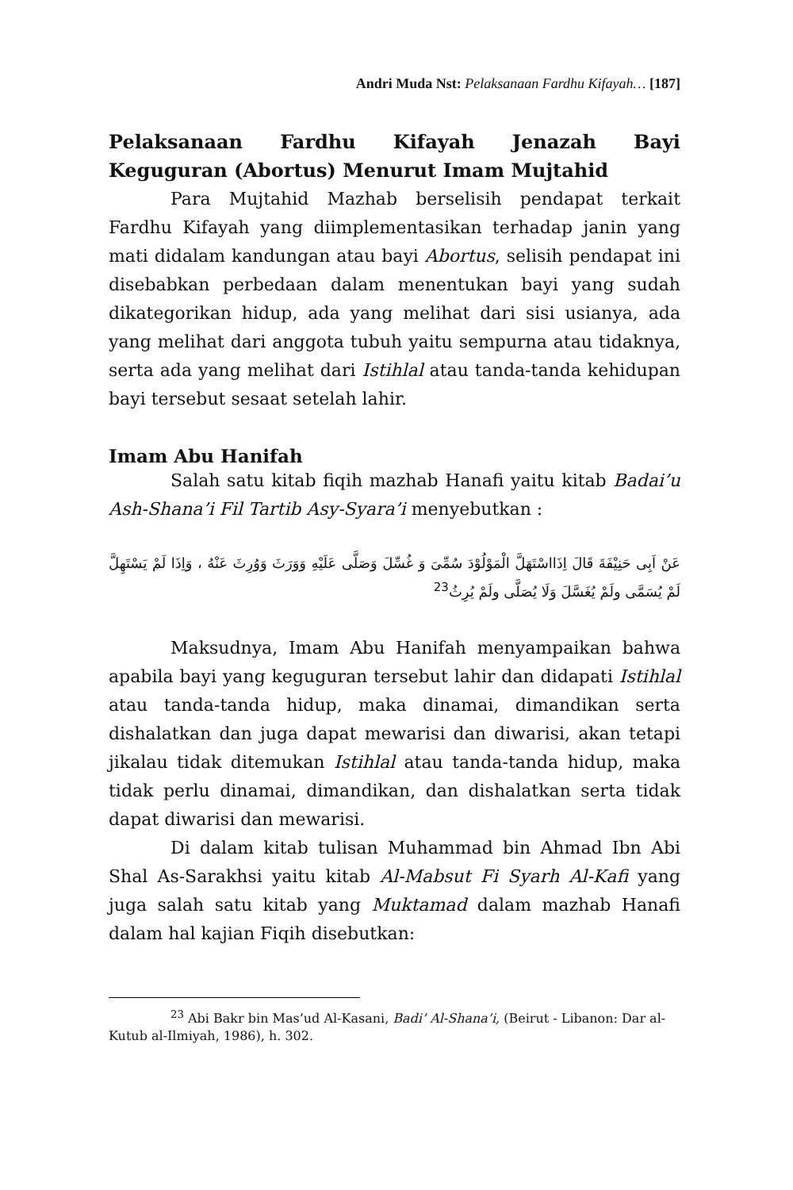Andri Muda Nst: Pelaksanaan Fardhu Kifayah… [187]
Pelaksanaan Fardhu Kifayah Jenazah Bayi Keguguran (Abortus) Menurut Imam Mujtahid
Para Mujtahid Mazhab berselisih pendapat terkait Fardhu Kifayah yang diimplementasikan terhadap janin yang mati didalam kandungan atau bayi Abortus, selisih pendapat ini disebabkan perbedaan dalam menentukan bayi yang sudah dikategorikan hidup, ada yang melihat dari sisi usianya, ada yang melihat dari anggota tubuh yaitu sempurna atau tidaknya, serta ada yang melihat dari Istihlal atau tanda-tanda kehidupan bayi tersebut sesaat setelah lahir.
Imam Abu Hanifah
Salah satu kitab fiqih mazhab Hanafi yaitu kitab Badai’u Ash-Shana’i Fil Tartib Asy-Syara’i menyebutkan :
عَنْ اَبِى حَنِيْفَةَ قَالَ اِذَااسْتَهَلَّ الْمَوْلُوْدَ سُمِّىَ وَ غُسِّلَ وَصَلَّى عَلَيْهِ وَوَرَثَ وَوُرِثَ عَنْهُ ، وَاِذَا لَمْ يَسْتَهِلَّ لَمْ يُسَمَّى ولَمْ يُغَسَّلَ وَلَا يُصَلَّى ولَمْ يُرِثُ<sup>23</sup>
Maksudnya, Imam Abu Hanifah menyampaikan bahwa apabila bayi yang keguguran tersebut lahir dan didapati Istihlal atau tanda-tanda hidup, maka dinamai, dimandikan serta dishalatkan dan juga dapat mewarisi dan diwarisi, akan tetapi jikalau tidak ditemukan Istihlal atau tanda-tanda hidup, maka tidak perlu dinamai, dimandikan, dan dishalatkan serta tidak dapat diwarisi dan mewarisi.
Di dalam kitab tulisan Muhammad bin Ahmad Ibn Abi Shal As-Sarakhsi yaitu kitab Al-Mabsut Fi Syarh Al-Kafi yang juga salah satu kitab yang Muktamad dalam mazhab Hanafi dalam hal kajian Fiqih disebutkan:
<sup>23</sup> Abi Bakr bin Mas’ud Al-Kasani, Badi’ Al-Shana’i, (Beirut - Libanon: Dar al-Kutub al-Ilmiyah, 1986), h. 302.